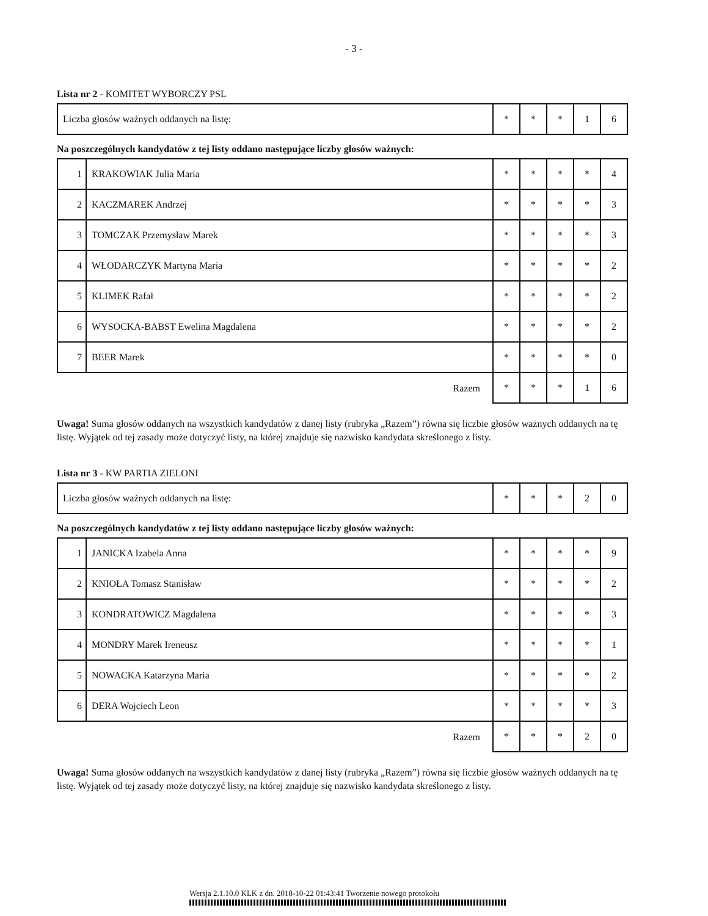- 3 -
Lista nr 2 - KOMITET WYBORCZY PSL
| Liczba głosów ważnych oddanych na listę: | * | * | * | 1 | 6 |
Na poszczególnych kandydatów z tej listy oddano następujące liczby głosów ważnych:
| 1 | KRAKOWIAK Julia Maria | * | * | * | * | 4 |
| 2 | KACZMAREK Andrzej | * | * | * | * | 3 |
| 3 | TOMCZAK Przemysław Marek | * | * | * | * | 3 |
| 4 | WŁODARCZYK Martyna Maria | * | * | * | * | 2 |
| 5 | KLIMEK Rafał | * | * | * | * | 2 |
| 6 | WYSOCKA-BABST Ewelina Magdalena | * | * | * | * | 2 |
| 7 | BEER Marek | * | * | * | * | 0 |
| Razem | | * | * | * | 1 | 6 |
Uwaga! Suma głosów oddanych na wszystkich kandydatów z danej listy (rubryka „Razem”) równa się liczbie głosów ważnych oddanych na tę listę. Wyjątek od tej zasady może dotyczyć listy, na której znajduje się nazwisko kandydata skreślonego z listy.
Lista nr 3 - KW PARTIA ZIELONI
| Liczba głosów ważnych oddanych na listę: | * | * | * | 2 | 0 |
Na poszczególnych kandydatów z tej listy oddano następujące liczby głosów ważnych:
| 1 | JANICKA Izabela Anna | * | * | * | * | 9 |
| 2 | KNIOŁA Tomasz Stanisław | * | * | * | * | 2 |
| 3 | KONDRATOWICZ Magdalena | * | * | * | * | 3 |
| 4 | MONDRY Marek Ireneusz | * | * | * | * | 1 |
| 5 | NOWACKA Katarzyna Maria | * | * | * | * | 2 |
| 6 | DERA Wojciech Leon | * | * | * | * | 3 |
| Razem | | * | * | * | 2 | 0 |
Uwaga! Suma głosów oddanych na wszystkich kandydatów z danej listy (rubryka „Razem”) równa się liczbie głosów ważnych oddanych na tę listę. Wyjątek od tej zasady może dotyczyć listy, na której znajduje się nazwisko kandydata skreślonego z listy.
Wersja 2.1.10.0 KLK z dn. 2018-10-22 01:43:41 Tworzenie nowego protokołu